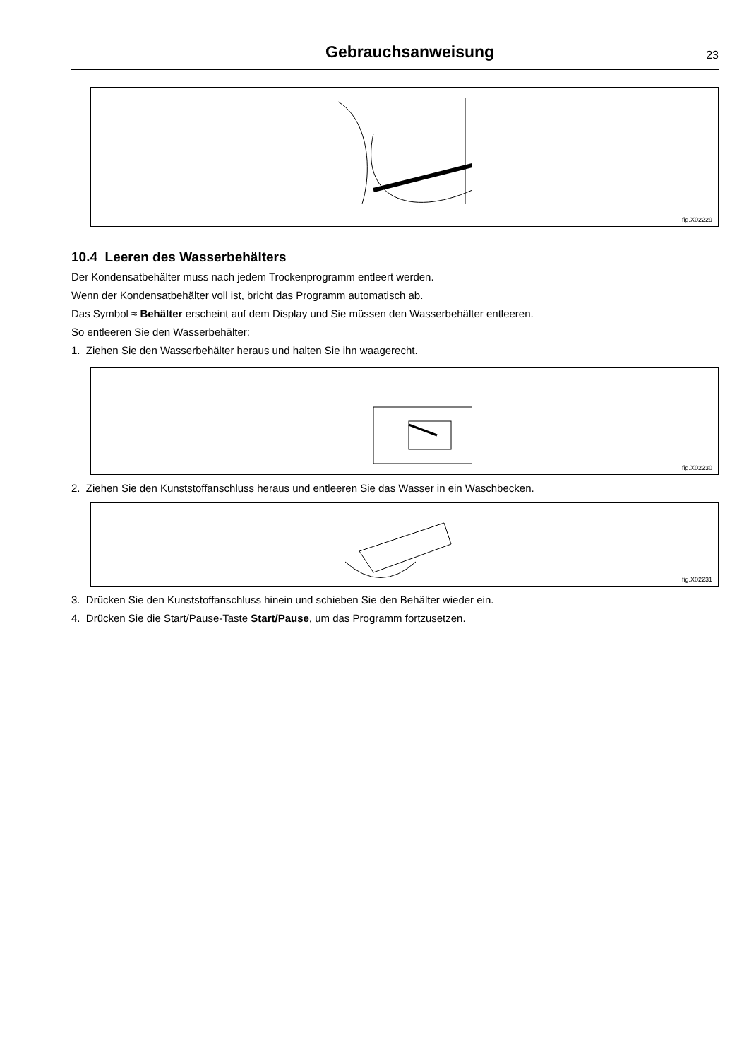Gebrauchsanweisung
23
fig.X02229
10.4 Leeren des Wasserbehälters
Der Kondensatbehälter muss nach jedem Trockenprogramm entleert werden.
Wenn der Kondensatbehälter voll ist, bricht das Programm automatisch ab.
Das Symbol ≈ Behälter erscheint auf dem Display und Sie müssen den Wasserbehälter entleeren.
So entleeren Sie den Wasserbehälter:
1. Ziehen Sie den Wasserbehälter heraus und halten Sie ihn waagerecht.
fig.X02230
2. Ziehen Sie den Kunststoffanschluss heraus und entleeren Sie das Wasser in ein Waschbecken.
fig.X02231
3. Drücken Sie den Kunststoffanschluss hinein und schieben Sie den Behälter wieder ein.
4. Drücken Sie die Start/Pause-Taste Start/Pause, um das Programm fortzusetzen.